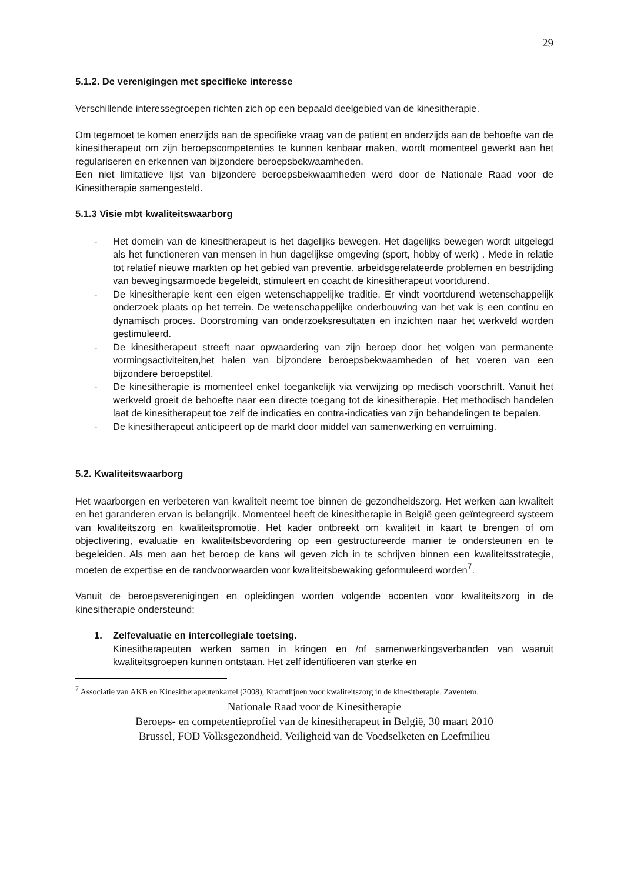29
5.1.2. De verenigingen met specifieke interesse
Verschillende interessegroepen richten zich op een bepaald deelgebied van de kinesitherapie.
Om tegemoet te komen enerzijds aan de specifieke vraag van de patiënt en anderzijds aan de behoefte van de kinesitherapeut om zijn beroepscompetenties te kunnen kenbaar maken, wordt momenteel gewerkt aan het regulariseren en erkennen van bijzondere beroepsbekwaamheden.
Een niet limitatieve lijst van bijzondere beroepsbekwaamheden werd door de Nationale Raad voor de Kinesitherapie samengesteld.
5.1.3 Visie mbt kwaliteitswaarborg
- Het domein van de kinesitherapeut is het dagelijks bewegen. Het dagelijks bewegen wordt uitgelegd als het functioneren van mensen in hun dagelijkse omgeving (sport, hobby of werk) . Mede in relatie tot relatief nieuwe markten op het gebied van preventie, arbeidsgerelateerde problemen en bestrijding van bewegingsarmoede begeleidt, stimuleert en coacht de kinesitherapeut voortdurend.
- De kinesitherapie kent een eigen wetenschappelijke traditie. Er vindt voortdurend wetenschappelijk onderzoek plaats op het terrein. De wetenschappelijke onderbouwing van het vak is een continu en dynamisch proces. Doorstroming van onderzoeksresultaten en inzichten naar het werkveld worden gestimuleerd.
- De kinesitherapeut streeft naar opwaardering van zijn beroep door het volgen van permanente vormingsactiviteiten,het halen van bijzondere beroepsbekwaamheden of het voeren van een bijzondere beroepstitel.
- De kinesitherapie is momenteel enkel toegankelijk via verwijzing op medisch voorschrift. Vanuit het werkveld groeit de behoefte naar een directe toegang tot de kinesitherapie. Het methodisch handelen laat de kinesitherapeut toe zelf de indicaties en contra-indicaties van zijn behandelingen te bepalen.
- De kinesitherapeut anticipeert op de markt door middel van samenwerking en verruiming.
5.2. Kwaliteitswaarborg
Het waarborgen en verbeteren van kwaliteit neemt toe binnen de gezondheidszorg. Het werken aan kwaliteit en het garanderen ervan is belangrijk. Momenteel heeft de kinesitherapie in België geen geïntegreerd systeem van kwaliteitszorg en kwaliteitspromotie. Het kader ontbreekt om kwaliteit in kaart te brengen of om objectivering, evaluatie en kwaliteitsbevordering op een gestructureerde manier te ondersteunen en te begeleiden. Als men aan het beroep de kans wil geven zich in te schrijven binnen een kwaliteitsstrategie, moeten de expertise en de randvoorwaarden voor kwaliteitsbewaking geformuleerd worden<sup>7</sup>.
Vanuit de beroepsverenigingen en opleidingen worden volgende accenten voor kwaliteitszorg in de kinesitherapie ondersteund:
1. Zelfevaluatie en intercollegiale toetsing.
Kinesitherapeuten werken samen in kringen en /of samenwerkingsverbanden van waaruit kwaliteitsgroepen kunnen ontstaan. Het zelf identificeren van sterke en
<sup>7</sup> Associatie van AKB en Kinesitherapeutenkartel (2008), Krachtlijnen voor kwaliteitszorg in de kinesitherapie. Zaventem.
Nationale Raad voor de Kinesitherapie
Beroeps- en competentieprofiel van de kinesitherapeut in België, 30 maart 2010
Brussel, FOD Volksgezondheid, Veiligheid van de Voedselketen en Leefmilieu